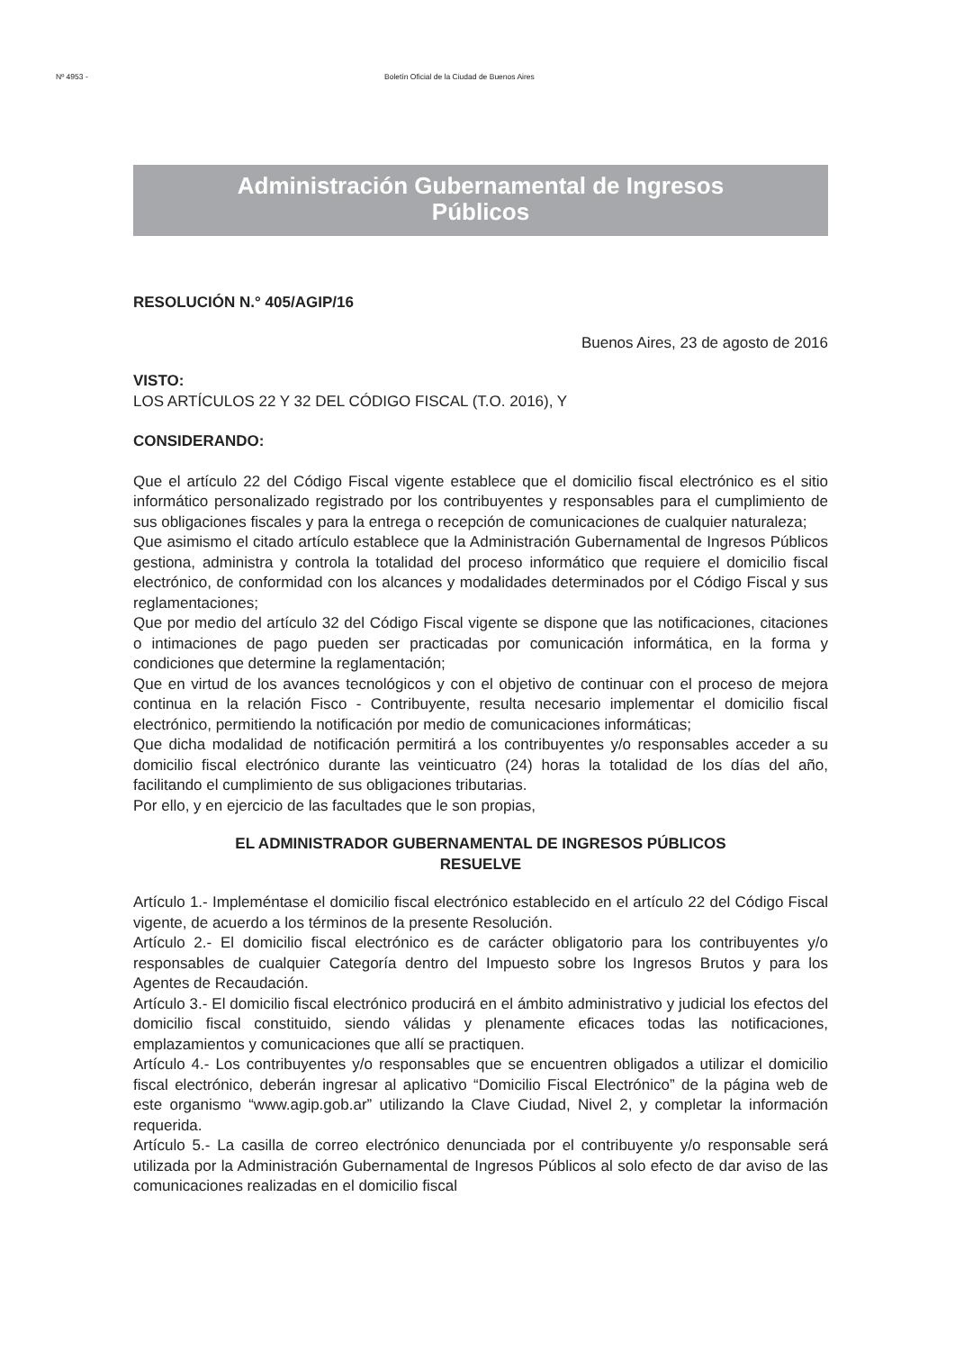Nº 4953 - Boletín Oficial de la Ciudad de Buenos Aires
Administración Gubernamental de Ingresos
Públicos
RESOLUCIÓN N.° 405/AGIP/16
Buenos Aires, 23 de agosto de 2016
VISTO:
LOS ARTÍCULOS 22 Y 32 DEL CÓDIGO FISCAL (T.O. 2016), Y
CONSIDERANDO:
Que el artículo 22 del Código Fiscal vigente establece que el domicilio fiscal electrónico es el sitio informático personalizado registrado por los contribuyentes y responsables para el cumplimiento de sus obligaciones fiscales y para la entrega o recepción de comunicaciones de cualquier naturaleza;
Que asimismo el citado artículo establece que la Administración Gubernamental de Ingresos Públicos gestiona, administra y controla la totalidad del proceso informático que requiere el domicilio fiscal electrónico, de conformidad con los alcances y modalidades determinados por el Código Fiscal y sus reglamentaciones;
Que por medio del artículo 32 del Código Fiscal vigente se dispone que las notificaciones, citaciones o intimaciones de pago pueden ser practicadas por comunicación informática, en la forma y condiciones que determine la reglamentación;
Que en virtud de los avances tecnológicos y con el objetivo de continuar con el proceso de mejora continua en la relación Fisco - Contribuyente, resulta necesario implementar el domicilio fiscal electrónico, permitiendo la notificación por medio de comunicaciones informáticas;
Que dicha modalidad de notificación permitirá a los contribuyentes y/o responsables acceder a su domicilio fiscal electrónico durante las veinticuatro (24) horas la totalidad de los días del año, facilitando el cumplimiento de sus obligaciones tributarias.
Por ello, y en ejercicio de las facultades que le son propias,
EL ADMINISTRADOR GUBERNAMENTAL DE INGRESOS PÚBLICOS
RESUELVE
Artículo 1.- Impleméntase el domicilio fiscal electrónico establecido en el artículo 22 del Código Fiscal vigente, de acuerdo a los términos de la presente Resolución.
Artículo 2.- El domicilio fiscal electrónico es de carácter obligatorio para los contribuyentes y/o responsables de cualquier Categoría dentro del Impuesto sobre los Ingresos Brutos y para los Agentes de Recaudación.
Artículo 3.- El domicilio fiscal electrónico producirá en el ámbito administrativo y judicial los efectos del domicilio fiscal constituido, siendo válidas y plenamente eficaces todas las notificaciones, emplazamientos y comunicaciones que allí se practiquen.
Artículo 4.- Los contribuyentes y/o responsables que se encuentren obligados a utilizar el domicilio fiscal electrónico, deberán ingresar al aplicativo “Domicilio Fiscal Electrónico” de la página web de este organismo “www.agip.gob.ar” utilizando la Clave Ciudad, Nivel 2, y completar la información requerida.
Artículo 5.- La casilla de correo electrónico denunciada por el contribuyente y/o responsable será utilizada por la Administración Gubernamental de Ingresos Públicos al solo efecto de dar aviso de las comunicaciones realizadas en el domicilio fiscal